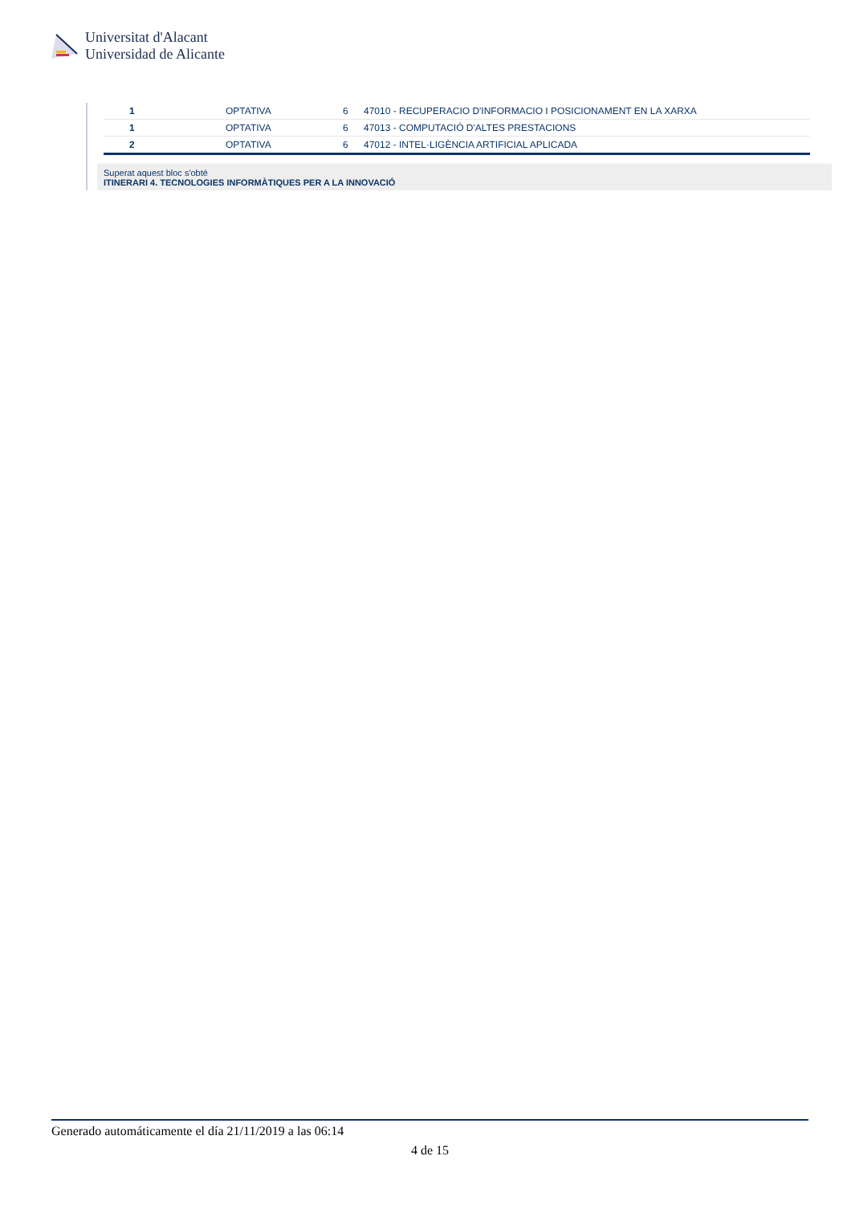Universitat d'Alacant
Universidad de Alicante
| 1 | OPTATIVA | 6 | 47010 - RECUPERACIO D'INFORMACIO I POSICIONAMENT EN LA XARXA |
| 1 | OPTATIVA | 6 | 47013 - COMPUTACIÓ D'ALTES PRESTACIONS |
| 2 | OPTATIVA | 6 | 47012 - INTEL·LIGÈNCIA ARTIFICIAL APLICADA |
Superat aquest bloc s'obté
ITINERARI 4. TECNOLOGIES INFORMÀTIQUES PER A LA INNOVACIÓ
Generado automáticamente el día 21/11/2019 a las 06:14
4 de 15